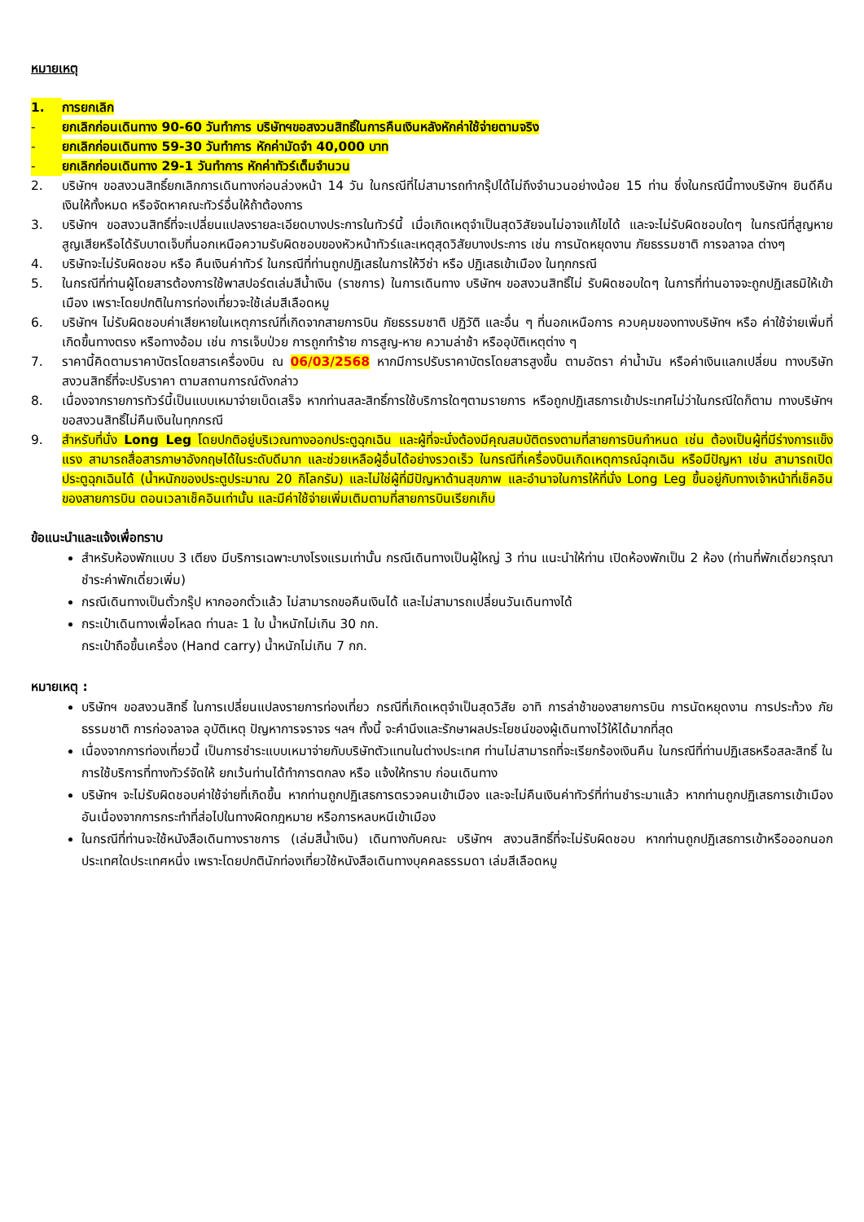หมายเหตุ
1. การยกเลิก
- ยกเลิกก่อนเดินทาง 90-60 วันทำการ บริษัทฯขอสงวนสิทธิ์ในการคืนเงินหลังหักค่าใช้จ่ายตามจริง
- ยกเลิกก่อนเดินทาง 59-30 วันทำการ หักค่ามัดจำ 40,000 บาท
- ยกเลิกก่อนเดินทาง 29-1 วันทำการ หักค่าทัวร์เต็มจำนวน
2. บริษัทฯ ขอสงวนสิทธิ์ยกเลิกการเดินทางก่อนล่วงหน้า 14 วัน ในกรณีที่ไม่สามารถทำกรุ๊ปได้ไม่ถึงจำนวนอย่างน้อย 15 ท่าน ซึ่งในกรณีนี้ทางบริษัทฯ ยินดีคืนเงินให้ทั้งหมด หรือจัดหาคณะทัวร์อื่นให้ถ้าต้องการ
3. บริษัทฯ ขอสงวนสิทธิ์ที่จะเปลี่ยนแปลงรายละเอียดบางประการในทัวร์นี้ เมื่อเกิดเหตุจำเป็นสุดวิสัยจนไม่อาจแก้ไขได้ และจะไม่รับผิดชอบใดๆ ในกรณีที่สูญหาย สูญเสียหรือได้รับบาดเจ็บที่นอกเหนือความรับผิดชอบของหัวหน้าทัวร์และเหตุสุดวิสัยบางประการ เช่น การนัดหยุดงาน ภัยธรรมชาติ การจลาจล ต่างๆ
4. บริษัทจะไม่รับผิดชอบ หรือ คืนเงินค่าทัวร์ ในกรณีที่ท่านถูกปฏิเสธในการให้วีซ่า หรือ ปฏิเสธเข้าเมือง ในทุกกรณี
5. ในกรณีที่ท่านผู้โดยสารต้องการใช้พาสปอร์ตเล่มสีน้ำเงิน (ราชการ) ในการเดินทาง บริษัทฯ ขอสงวนสิทธิ์ไม่ รับผิดชอบใดๆ ในการที่ท่านอาจจะถูกปฏิเสธมิให้เข้าเมือง เพราะโดยปกติในการท่องเที่ยวจะใช้เล่มสีเลือดหมู
6. บริษัทฯ ไม่รับผิดชอบค่าเสียหายในเหตุการณ์ที่เกิดจากสายการบิน ภัยธรรมชาติ ปฏิวัติ และอื่น ๆ ที่นอกเหนือการ ควบคุมของทางบริษัทฯ หรือ ค่าใช้จ่ายเพิ่มที่เกิดขึ้นทางตรง หรือทางอ้อม เช่น การเจ็บป่วย การถูกทำร้าย การสูญ-หาย ความล่าช้า หรืออุบัติเหตุต่าง ๆ
7. ราคานี้คิดตามราคาบัตรโดยสารเครื่องบิน ณ 06/03/2568 หากมีการปรับราคาบัตรโดยสารสูงขึ้น ตามอัตรา ค่าน้ำมัน หรือค่าเงินแลกเปลี่ยน ทางบริษัท สงวนสิทธิ์ที่จะปรับราคา ตามสถานการณ์ดังกล่าว
8. เนื่องจากรายการทัวร์นี้เป็นแบบเหมาจ่ายเบ็ดเสร็จ หากท่านสละสิทธิ์การใช้บริการใดๆตามรายการ หรือถูกปฏิเสธการเข้าประเทศไม่ว่าในกรณีใดก็ตาม ทางบริษัทฯ ขอสงวนสิทธิ์ไม่คืนเงินในทุกกรณี
9. สำหรับที่นั่ง Long Leg โดยปกติอยู่บริเวณทางออกประตูฉุกเฉิน และผู้ที่จะนั่งต้องมีคุณสมบัติตรงตามที่สายการบินกำหนด เช่น ต้องเป็นผู้ที่มีร่างการแข็งแรง สามารถสื่อสารภาษาอังกฤษได้ในระดับดีมาก และช่วยเหลือผู้อื่นได้อย่างรวดเร็ว ในกรณีที่เครื่องบินเกิดเหตุการณ์ฉุกเฉิน หรือมีปัญหา เช่น สามารถเปิดประตูฉุกเฉินได้ (น้ำหนักของประตูประมาณ 20 กิโลกรัม) และไม่ใช่ผู้ที่มีปัญหาด้านสุขภาพ และอำนาจในการให้ที่นั่ง Long Leg ขึ้นอยู่กับทางเจ้าหน้าที่เช็คอินของสายการบิน ตอนเวลาเช็คอินเท่านั้น และมีค่าใช้จ่ายเพิ่มเติมตามที่สายการบินเรียกเก็บ
ข้อแนะนำและแจ้งเพื่อทราบ
สำหรับห้องพักแบบ 3 เตียง มีบริการเฉพาะบางโรงแรมเท่านั้น กรณีเดินทางเป็นผู้ใหญ่ 3 ท่าน แนะนำให้ท่าน เปิดห้องพักเป็น 2 ห้อง (ท่านที่พักเดี่ยวกรุณาชำระค่าพักเดี่ยวเพิ่ม)
กรณีเดินทางเป็นตั๋วกรุ๊ป หากออกตั๋วแล้ว ไม่สามารถขอคืนเงินได้ และไม่สามารถเปลี่ยนวันเดินทางได้
กระเป๋าเดินทางเพื่อโหลด ท่านละ 1 ใบ น้ำหนักไม่เกิน 30 กก.
กระเป๋าถือขึ้นเครื่อง (Hand carry) น้ำหนักไม่เกิน 7 กก.
หมายเหตุ :
บริษัทฯ ขอสงวนสิทธิ์ ในการเปลี่ยนแปลงรายการท่องเที่ยว กรณีที่เกิดเหตุจำเป็นสุดวิสัย อาทิ การล่าช้าของสายการบิน การนัดหยุดงาน การประท้วง ภัยธรรมชาติ การก่อจลาจล อุบัติเหตุ ปัญหาการจราจร ฯลฯ ทั้งนี้ จะคำนึงและรักษาผลประโยชน์ของผู้เดินทางไว้ให้ได้มากที่สุด
เนื่องจากการท่องเที่ยวนี้ เป็นการชำระแบบเหมาจ่ายกับบริษัทตัวแทนในต่างประเทศ ท่านไม่สามารถที่จะเรียกร้องเงินคืน ในกรณีที่ท่านปฏิเสธหรือสละสิทธิ์ ในการใช้บริการที่ทางทัวร์จัดให้ ยกเว้นท่านได้ทำการตกลง หรือ แจ้งให้ทราบ ก่อนเดินทาง
บริษัทฯ จะไม่รับผิดชอบค่าใช้จ่ายที่เกิดขึ้น หากท่านถูกปฏิเสธการตรวจคนเข้าเมือง และจะไม่คืนเงินค่าทัวร์ที่ท่านชำระมาแล้ว หากท่านถูกปฏิเสธการเข้าเมือง อันเนื่องจากการกระทำที่ส่อไปในทางผิดกฎหมาย หรือการหลบหนีเข้าเมือง
ในกรณีที่ท่านจะใช้หนังสือเดินทางราชการ (เล่มสีน้ำเงิน) เดินทางกับคณะ บริษัทฯ สงวนสิทธิ์ที่จะไม่รับผิดชอบ หากท่านถูกปฏิเสธการเข้าหรือออกนอกประเทศใดประเทศหนึ่ง เพราะโดยปกตินักท่องเที่ยวใช้หนังสือเดินทางบุคคลธรรมดา เล่มสีเลือดหมู